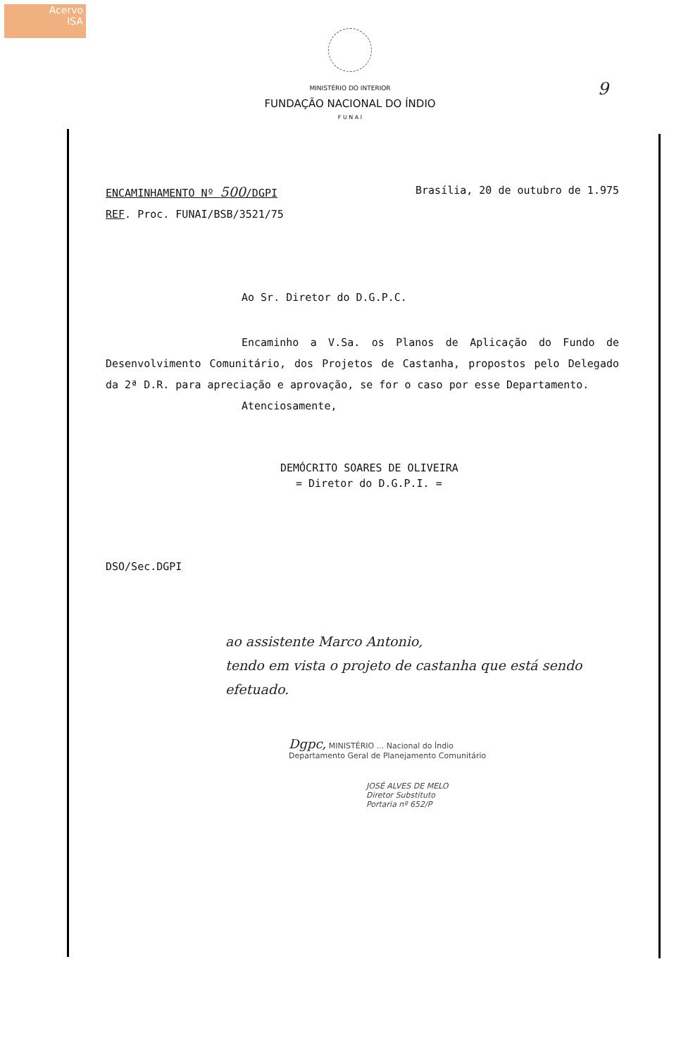Acervo
ISA
MINISTÉRIO DO INTERIOR
FUNDAÇÃO NACIONAL DO ÍNDIO
F U N A I
9
ENCAMINHAMENTO Nº 500/DGPI Brasília, 20 de outubro de 1.975
REF. Proc. FUNAI/BSB/3521/75
Ao Sr. Diretor do D.G.P.C.
Encaminho a V.Sa. os Planos de Aplicação do Fundo de Desenvolvimento Comunitário, dos Projetos de Castanha, propostos pelo Delegado da 2ª D.R. para apreciação e aprovação, se for o caso por esse Departamento.
Atenciosamente,
DEMÓCRITO SOARES DE OLIVEIRA
= Diretor do D.G.P.I. =
DSO/Sec.DGPI
ao assistente Marco Antonio,
tendo em vista o projeto de castanha que está sendo efetuado.
Dgpc, MINISTÉRIO ... Nacional do Índio
Departamento Geral de Planejamento Comunitário
JOSÉ ALVES DE MELO
Diretor Substituto
Portaria nº 652/P